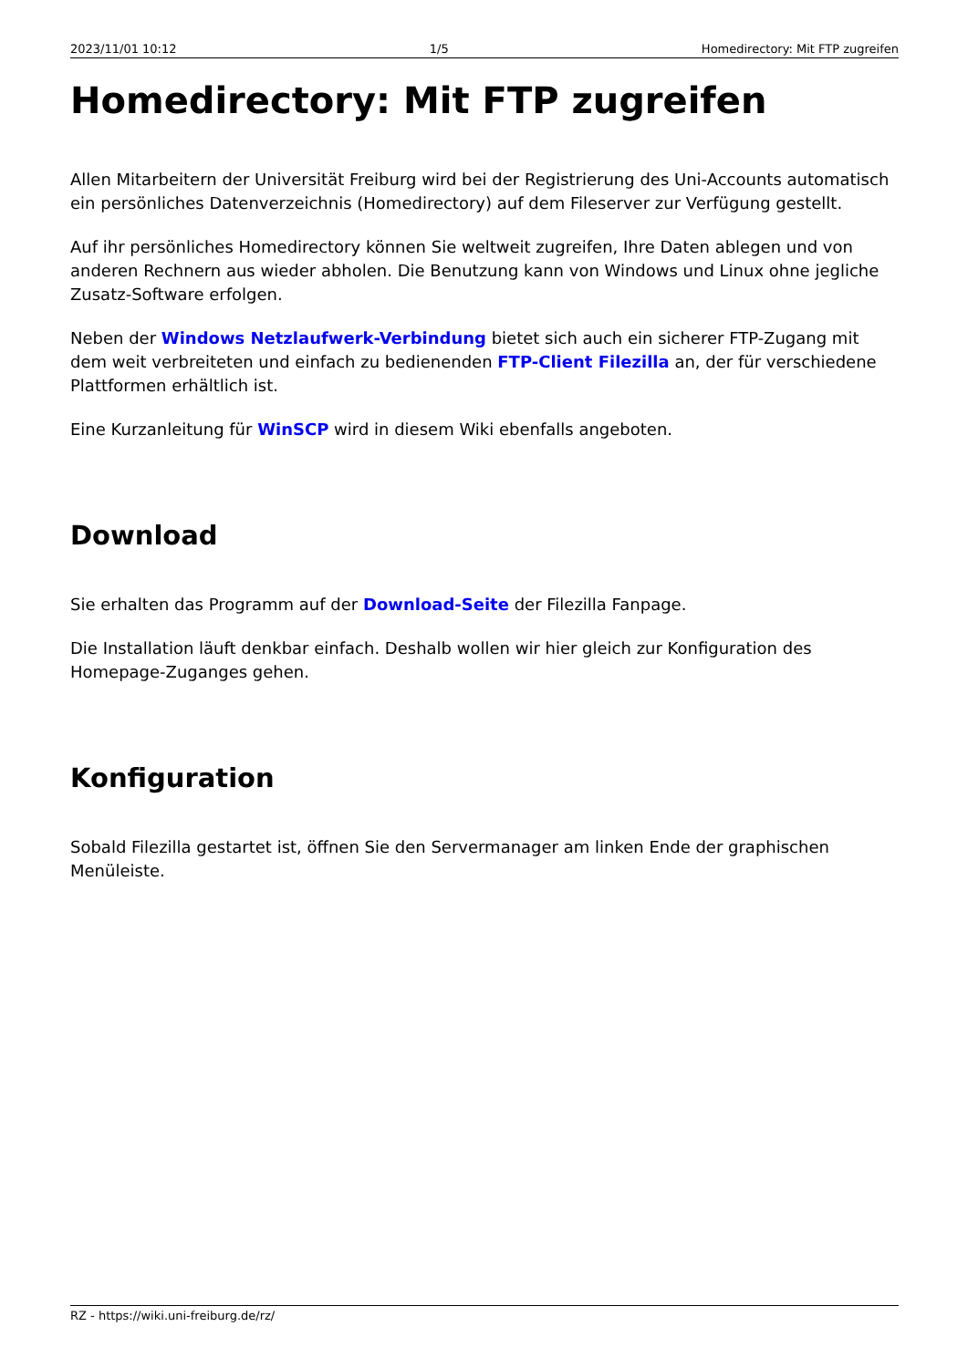2023/11/01 10:12 1/5 Homedirectory: Mit FTP zugreifen
Homedirectory: Mit FTP zugreifen
Allen Mitarbeitern der Universität Freiburg wird bei der Registrierung des Uni-Accounts automatisch ein persönliches Datenverzeichnis (Homedirectory) auf dem Fileserver zur Verfügung gestellt.
Auf ihr persönliches Homedirectory können Sie weltweit zugreifen, Ihre Daten ablegen und von anderen Rechnern aus wieder abholen. Die Benutzung kann von Windows und Linux ohne jegliche Zusatz-Software erfolgen.
Neben der Windows Netzlaufwerk-Verbindung bietet sich auch ein sicherer FTP-Zugang mit dem weit verbreiteten und einfach zu bedienenden FTP-Client Filezilla an, der für verschiedene Plattformen erhältlich ist.
Eine Kurzanleitung für WinSCP wird in diesem Wiki ebenfalls angeboten.
Download
Sie erhalten das Programm auf der Download-Seite der Filezilla Fanpage.
Die Installation läuft denkbar einfach. Deshalb wollen wir hier gleich zur Konfiguration des Homepage-Zuganges gehen.
Konfiguration
Sobald Filezilla gestartet ist, öffnen Sie den Servermanager am linken Ende der graphischen Menüleiste.
RZ - https://wiki.uni-freiburg.de/rz/